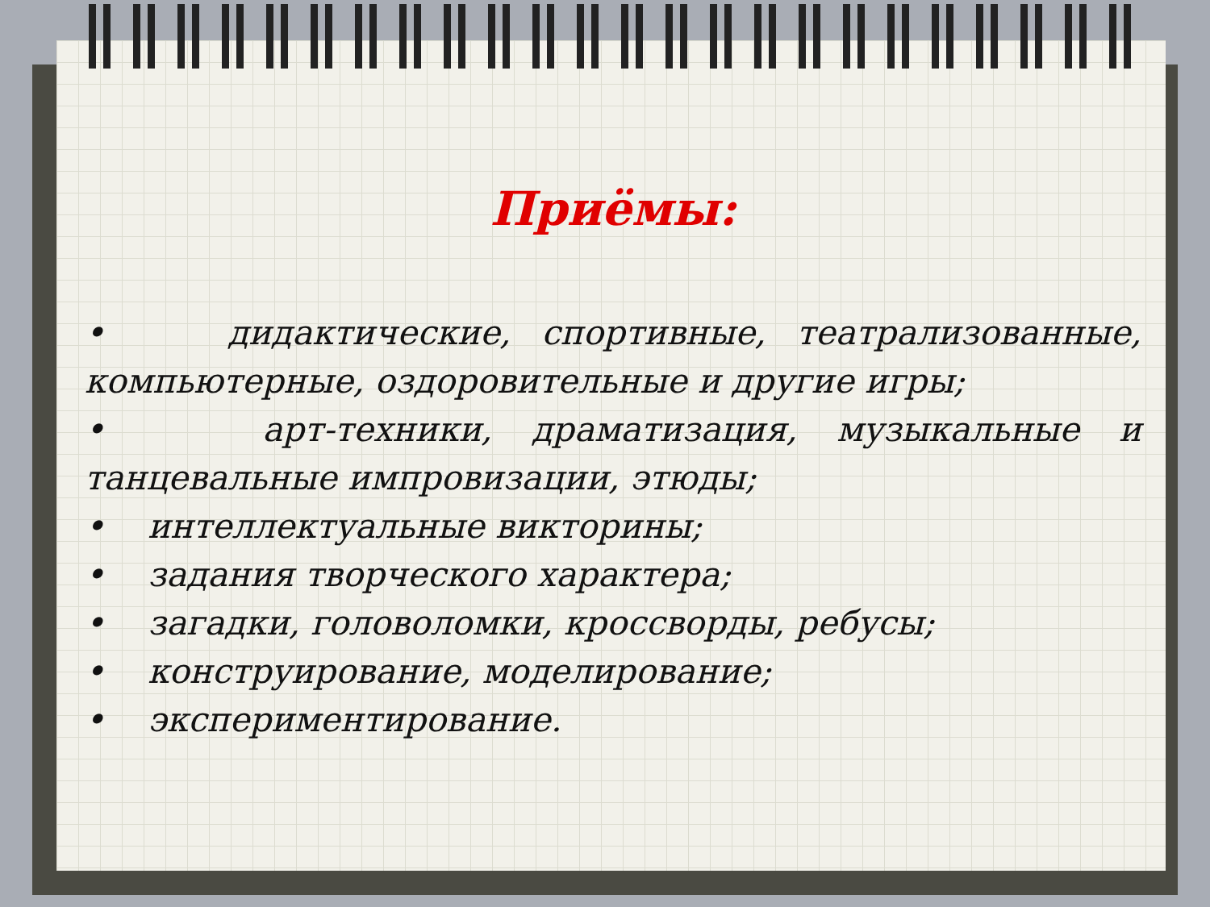Приёмы:
• дидактические, спортивные, театрализованные, компьютерные, оздоровительные и другие игры;
• арт-техники, драматизация, музыкальные и танцевальные импровизации, этюды;
• интеллектуальные викторины;
• задания творческого характера;
• загадки, головоломки, кроссворды, ребусы;
• конструирование, моделирование;
• экспериментирование.